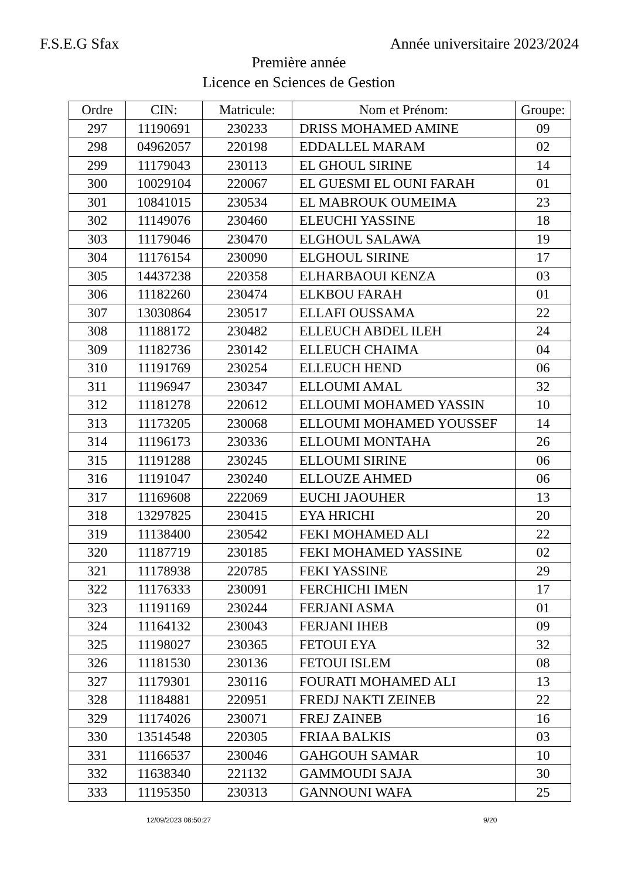F.S.E.G Sfax Année universitaire 2023/2024
Première année
Licence en Sciences de Gestion
| Ordre | CIN: | Matricule: | Nom et Prénom: | Groupe: |
| --- | --- | --- | --- | --- |
| 297 | 11190691 | 230233 | DRISS MOHAMED AMINE | 09 |
| 298 | 04962057 | 220198 | EDDALLEL MARAM | 02 |
| 299 | 11179043 | 230113 | EL GHOUL SIRINE | 14 |
| 300 | 10029104 | 220067 | EL GUESMI EL OUNI FARAH | 01 |
| 301 | 10841015 | 230534 | EL MABROUK OUMEIMA | 23 |
| 302 | 11149076 | 230460 | ELEUCHI YASSINE | 18 |
| 303 | 11179046 | 230470 | ELGHOUL SALAWA | 19 |
| 304 | 11176154 | 230090 | ELGHOUL SIRINE | 17 |
| 305 | 14437238 | 220358 | ELHARBAOUI KENZA | 03 |
| 306 | 11182260 | 230474 | ELKBOU FARAH | 01 |
| 307 | 13030864 | 230517 | ELLAFI OUSSAMA | 22 |
| 308 | 11188172 | 230482 | ELLEUCH ABDEL ILEH | 24 |
| 309 | 11182736 | 230142 | ELLEUCH CHAIMA | 04 |
| 310 | 11191769 | 230254 | ELLEUCH HEND | 06 |
| 311 | 11196947 | 230347 | ELLOUMI AMAL | 32 |
| 312 | 11181278 | 220612 | ELLOUMI MOHAMED YASSIN | 10 |
| 313 | 11173205 | 230068 | ELLOUMI MOHAMED YOUSSEF | 14 |
| 314 | 11196173 | 230336 | ELLOUMI MONTAHA | 26 |
| 315 | 11191288 | 230245 | ELLOUMI SIRINE | 06 |
| 316 | 11191047 | 230240 | ELLOUZE AHMED | 06 |
| 317 | 11169608 | 222069 | EUCHI JAOUHER | 13 |
| 318 | 13297825 | 230415 | EYA HRICHI | 20 |
| 319 | 11138400 | 230542 | FEKI MOHAMED ALI | 22 |
| 320 | 11187719 | 230185 | FEKI MOHAMED YASSINE | 02 |
| 321 | 11178938 | 220785 | FEKI YASSINE | 29 |
| 322 | 11176333 | 230091 | FERCHICHI IMEN | 17 |
| 323 | 11191169 | 230244 | FERJANI ASMA | 01 |
| 324 | 11164132 | 230043 | FERJANI IHEB | 09 |
| 325 | 11198027 | 230365 | FETOUI EYA | 32 |
| 326 | 11181530 | 230136 | FETOUI ISLEM | 08 |
| 327 | 11179301 | 230116 | FOURATI MOHAMED ALI | 13 |
| 328 | 11184881 | 220951 | FREDJ NAKTI ZEINEB | 22 |
| 329 | 11174026 | 230071 | FREJ ZAINEB | 16 |
| 330 | 13514548 | 220305 | FRIAA BALKIS | 03 |
| 331 | 11166537 | 230046 | GAHGOUH SAMAR | 10 |
| 332 | 11638340 | 221132 | GAMMOUDI SAJA | 30 |
| 333 | 11195350 | 230313 | GANNOUNI WAFA | 25 |
12/09/2023 08:50:27 9/20